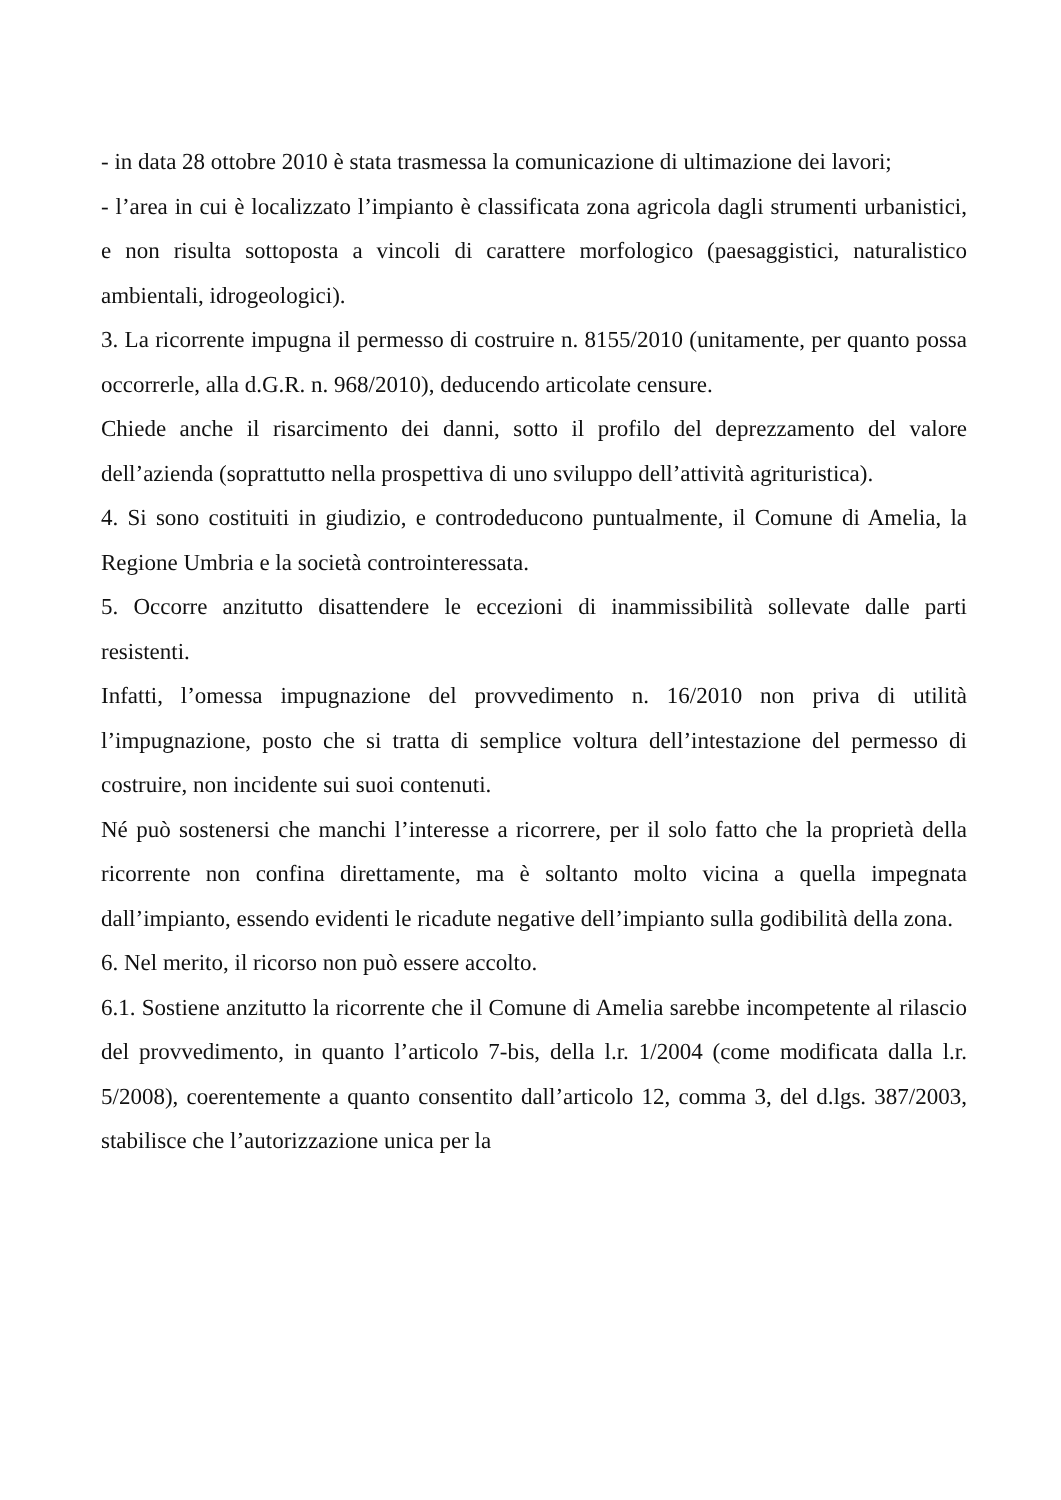- in data 28 ottobre 2010 è stata trasmessa la comunicazione di ultimazione dei lavori;
- l’area in cui è localizzato l’impianto è classificata zona agricola dagli strumenti urbanistici, e non risulta sottoposta a vincoli di carattere morfologico (paesaggistici, naturalistico ambientali, idrogeologici).
3. La ricorrente impugna il permesso di costruire n. 8155/2010 (unitamente, per quanto possa occorrerle, alla d.G.R. n. 968/2010), deducendo articolate censure.
Chiede anche il risarcimento dei danni, sotto il profilo del deprezzamento del valore dell’azienda (soprattutto nella prospettiva di uno sviluppo dell’attività agrituristica).
4. Si sono costituiti in giudizio, e controdeducono puntualmente, il Comune di Amelia, la Regione Umbria e la società controinteressata.
5. Occorre anzitutto disattendere le eccezioni di inammissibilità sollevate dalle parti resistenti.
Infatti, l’omessa impugnazione del provvedimento n. 16/2010 non priva di utilità l’impugnazione, posto che si tratta di semplice voltura dell’intestazione del permesso di costruire, non incidente sui suoi contenuti.
Né può sostenersi che manchi l’interesse a ricorrere, per il solo fatto che la proprietà della ricorrente non confina direttamente, ma è soltanto molto vicina a quella impegnata dall’impianto, essendo evidenti le ricadute negative dell’impianto sulla godibilità della zona.
6. Nel merito, il ricorso non può essere accolto.
6.1. Sostiene anzitutto la ricorrente che il Comune di Amelia sarebbe incompetente al rilascio del provvedimento, in quanto l’articolo 7-bis, della l.r. 1/2004 (come modificata dalla l.r. 5/2008), coerentemente a quanto consentito dall’articolo 12, comma 3, del d.lgs. 387/2003, stabilisce che l’autorizzazione unica per la